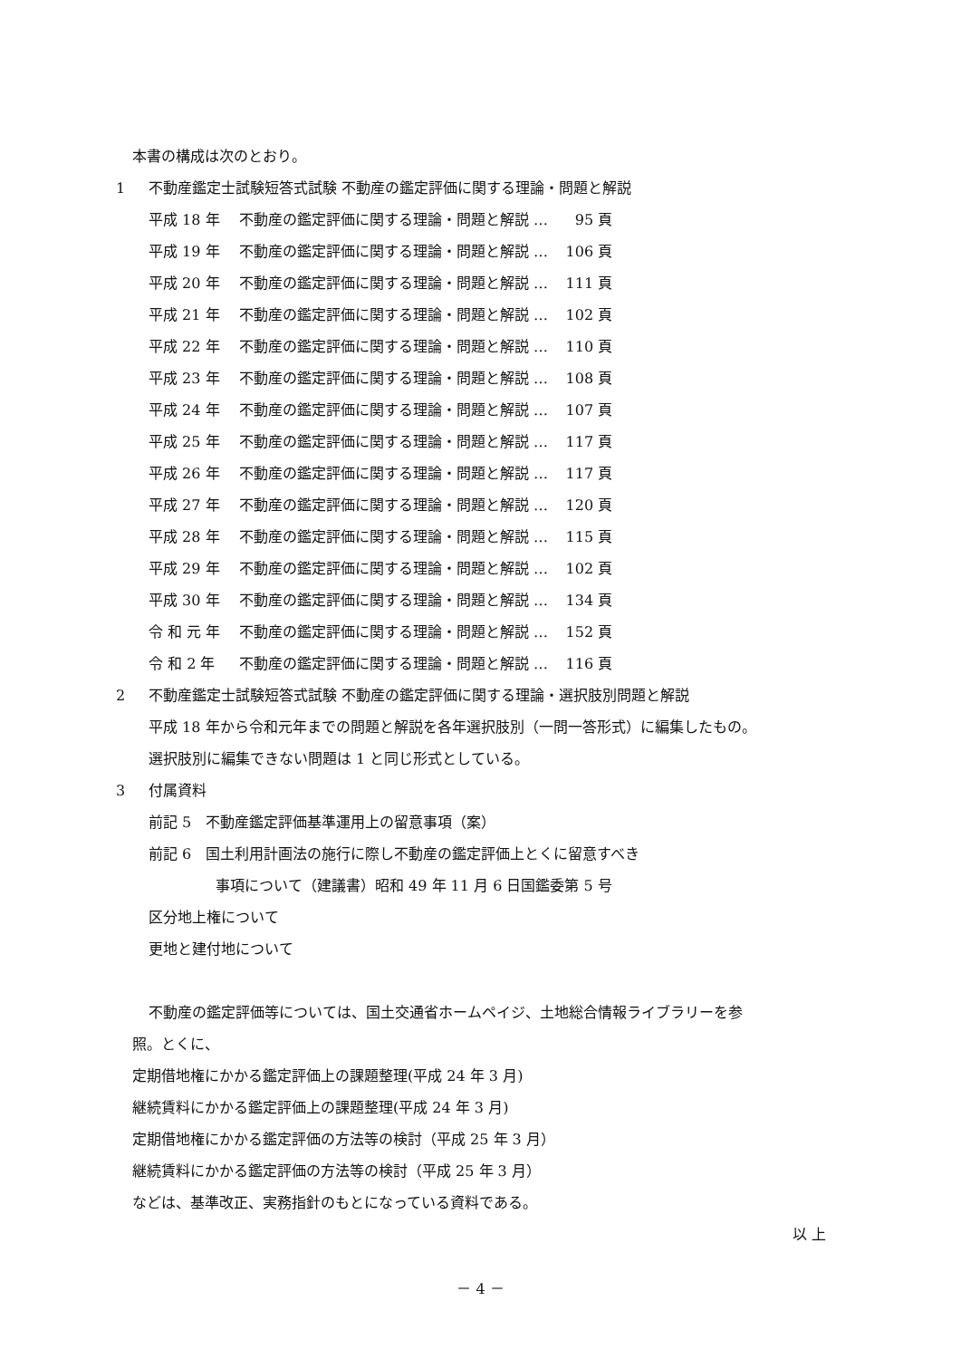本書の構成は次のとおり。
1 不動産鑑定士試験短答式試験 不動産の鑑定評価に関する理論・問題と解説
平成 18 年 不動産の鑑定評価に関する理論・問題と解説 … 95 頁
平成 19 年 不動産の鑑定評価に関する理論・問題と解説 … 106 頁
平成 20 年 不動産の鑑定評価に関する理論・問題と解説 … 111 頁
平成 21 年 不動産の鑑定評価に関する理論・問題と解説 … 102 頁
平成 22 年 不動産の鑑定評価に関する理論・問題と解説 … 110 頁
平成 23 年 不動産の鑑定評価に関する理論・問題と解説 … 108 頁
平成 24 年 不動産の鑑定評価に関する理論・問題と解説 … 107 頁
平成 25 年 不動産の鑑定評価に関する理論・問題と解説 … 117 頁
平成 26 年 不動産の鑑定評価に関する理論・問題と解説 … 117 頁
平成 27 年 不動産の鑑定評価に関する理論・問題と解説 … 120 頁
平成 28 年 不動産の鑑定評価に関する理論・問題と解説 … 115 頁
平成 29 年 不動産の鑑定評価に関する理論・問題と解説 … 102 頁
平成 30 年 不動産の鑑定評価に関する理論・問題と解説 … 134 頁
令 和 元 年 不動産の鑑定評価に関する理論・問題と解説 … 152 頁
令 和 2 年 不動産の鑑定評価に関する理論・問題と解説 … 116 頁
2 不動産鑑定士試験短答式試験 不動産の鑑定評価に関する理論・選択肢別問題と解説
平成 18 年から令和元年までの問題と解説を各年選択肢別（一問一答形式）に編集したもの。
選択肢別に編集できない問題は 1 と同じ形式としている。
3 付属資料
前記 5　不動産鑑定評価基準運用上の留意事項（案）
前記 6　国土利用計画法の施行に際し不動産の鑑定評価上とくに留意すべき
事項について（建議書）昭和 49 年 11 月 6 日国鑑委第 5 号
区分地上権について
更地と建付地について
不動産の鑑定評価等については、国土交通省ホームペイジ、土地総合情報ライブラリーを参
照。とくに、
定期借地権にかかる鑑定評価上の課題整理(平成 24 年 3 月)
継続賃料にかかる鑑定評価上の課題整理(平成 24 年 3 月)
定期借地権にかかる鑑定評価の方法等の検討（平成 25 年 3 月）
継続賃料にかかる鑑定評価の方法等の検討（平成 25 年 3 月）
などは、基準改正、実務指針のもとになっている資料である。
以 上
－ 4 －